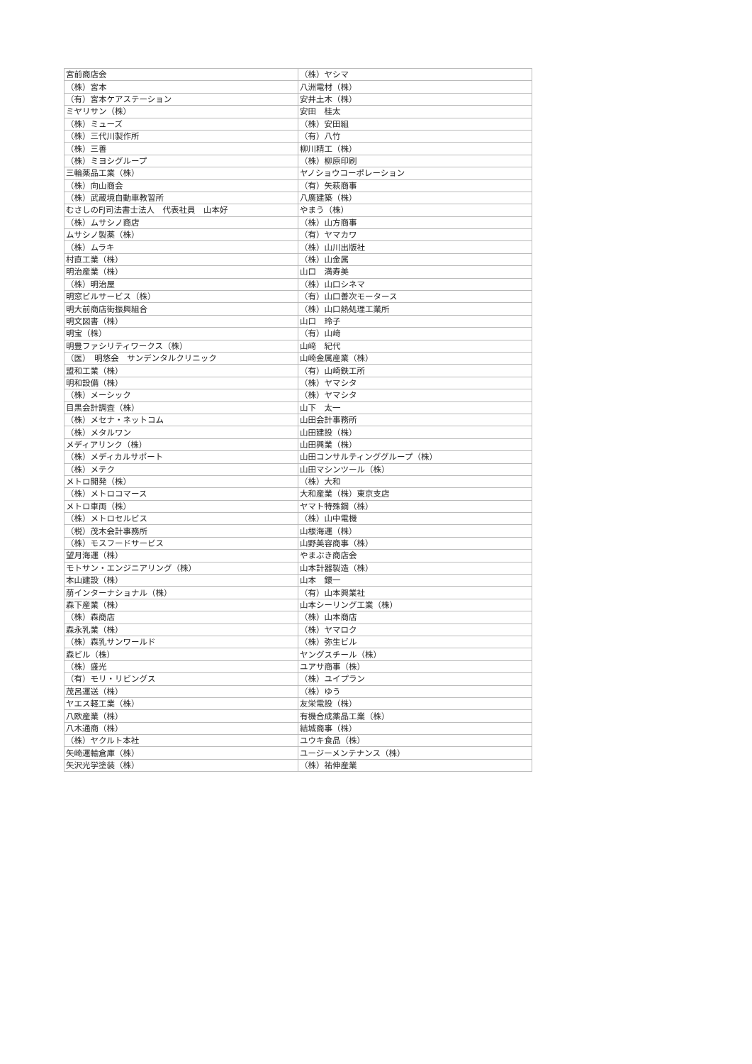| 宮前商店会 | （株）ヤシマ |
| （株）宮本 | 八洲電材（株） |
| （有）宮本ケアステーション | 安井土木（株） |
| ミヤリサン（株） | 安田 桂太 |
| （株）ミューズ | （株）安田組 |
| （株）三代川製作所 | （有）八竹 |
| （株）三善 | 柳川精工（株） |
| （株）ミヨシグループ | （株）柳原印刷 |
| 三輪薬品工業（株） | ヤノショウコーポレーション |
| （株）向山商会 | （有）矢萩商事 |
| （株）武蔵境自動車教習所 | 八廣建築（株） |
| むさしのFJ司法書士法人 代表社員 山本好 | やまう（株） |
| （株）ムサシノ商店 | （株）山方商事 |
| ムサシノ製薬（株） | （有）ヤマカワ |
| （株）ムラキ | （株）山川出版社 |
| 村直工業（株） | （株）山金属 |
| 明治産業（株） | 山口 満寿美 |
| （株）明治屋 | （株）山口シネマ |
| 明窓ビルサービス（株） | （有）山口善次モータース |
| 明大前商店街振興組合 | （株）山口熱処理工業所 |
| 明文図書（株） | 山口 玲子 |
| 明宝（株） | （有）山﨑 |
| 明豊ファシリティワークス（株） | 山﨑 紀代 |
| （医） 明悠会 サンデンタルクリニック | 山崎金属産業（株） |
| 盟和工業（株） | （有）山崎鉄工所 |
| 明和設備（株） | （株）ヤマシタ |
| （株）メーシック | （株）ヤマシタ |
| 目黒会計調査（株） | 山下 太一 |
| （株）メセナ・ネットコム | 山田会計事務所 |
| （株）メタルワン | 山田建設（株） |
| メディアリンク（株） | 山田興業（株） |
| （株）メディカルサポート | 山田コンサルティンググループ（株） |
| （株）メテク | 山田マシンツール（株） |
| メトロ開発（株） | （株）大和 |
| （株）メトロコマース | 大和産業（株）東京支店 |
| メトロ車両（株） | ヤマト特殊鋼（株） |
| （株）メトロセルビス | （株）山中電機 |
| （税）茂木会計事務所 | 山根海運（株） |
| （株）モスフードサービス | 山野美容商事（株） |
| 望月海運（株） | やまぶき商店会 |
| モトサン・エンジニアリング（株） | 山本計器製造（株） |
| 本山建設（株） | 山本 鐶一 |
| 萠インターナショナル（株） | （有）山本興業社 |
| 森下産業（株） | 山本シーリング工業（株） |
| （株）森商店 | （株）山本商店 |
| 森永乳業（株） | （株）ヤマロク |
| （株）森乳サンワールド | （株）弥生ビル |
| 森ビル（株） | ヤングスチール（株） |
| （株）盛光 | ユアサ商事（株） |
| （有）モリ・リビングス | （株）ユイプラン |
| 茂呂運送（株） | （株）ゆう |
| ヤエス軽工業（株） | 友栄電設（株） |
| 八欧産業（株） | 有機合成薬品工業（株） |
| 八木通商（株） | 結城商事（株） |
| （株）ヤクルト本社 | ユウキ食品（株） |
| 矢崎運輸倉庫（株） | ユージーメンテナンス（株） |
| 矢沢光学塗装（株） | （株）祐伸産業 |